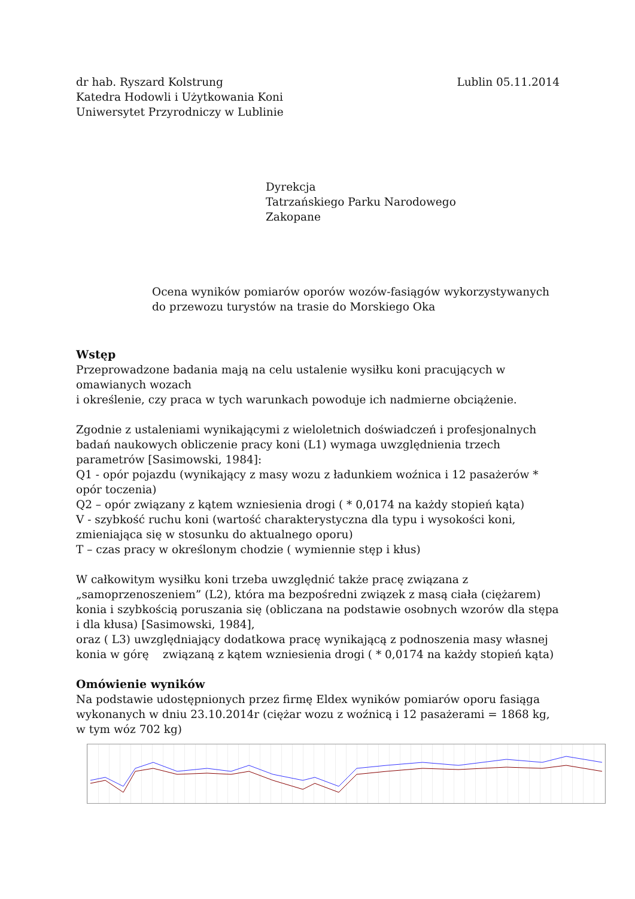dr hab. Ryszard Kolstrung
Katedra Hodowli i Użytkowania Koni
Uniwersytet Przyrodniczy w Lublinie
Lublin 05.11.2014
Dyrekcja
Tatrzańskiego Parku Narodowego
Zakopane
Ocena wyników pomiarów oporów wozów-fasiągów wykorzystywanych
do przewozu turystów na trasie do Morskiego Oka
Wstęp
Przeprowadzone badania mają na celu ustalenie wysiłku koni pracujących w omawianych wozach
i określenie, czy praca w tych warunkach powoduje ich nadmierne obciążenie.
Zgodnie z ustaleniami wynikającymi z wieloletnich doświadczeń i profesjonalnych badań naukowych obliczenie pracy koni (L1) wymaga uwzględnienia trzech parametrów [Sasimowski, 1984]:
Q1 - opór pojazdu (wynikający z masy wozu z ładunkiem woźnica i 12 pasażerów * opór toczenia)
Q2 – opór związany z kątem wzniesienia drogi ( * 0,0174 na każdy stopień kąta)
V - szybkość ruchu koni (wartość charakterystyczna dla typu i wysokości koni, zmieniająca się w stosunku do aktualnego oporu)
T – czas pracy w określonym chodzie ( wymiennie stęp i kłus)
W całkowitym wysiłku koni trzeba uwzględnić także pracę związana z „samoprzenoszeniem” (L2), która ma bezpośredni związek z masą ciała (ciężarem) konia i szybkością poruszania się (obliczana na podstawie osobnych wzorów dla stępa i dla kłusa) [Sasimowski, 1984],
oraz ( L3) uwzględniający dodatkowa pracę wynikającą z podnoszenia masy własnej konia w górę związaną z kątem wzniesienia drogi ( * 0,0174 na każdy stopień kąta)
Omówienie wyników
Na podstawie udostępnionych przez firmę Eldex wyników pomiarów oporu fasiąga wykonanych w dniu 23.10.2014r (ciężar wozu z woźnicą i 12 pasażerami = 1868 kg, w tym wóz 702 kg)